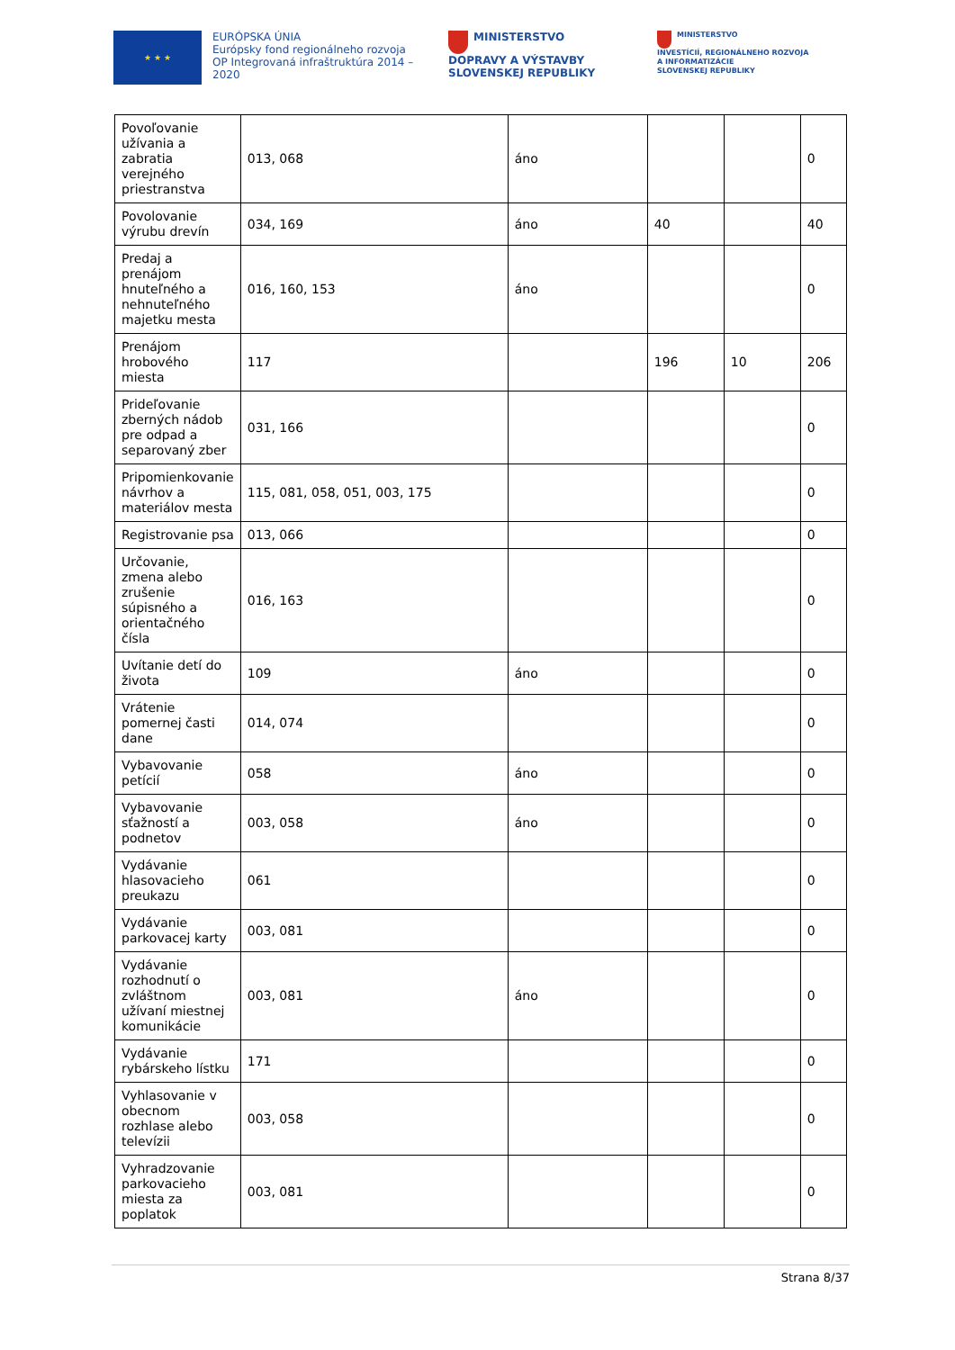★ ★ ★
EURÓPSKA ÚNIA
Európsky fond regionálneho rozvoja
OP Integrovaná infraštruktúra 2014 – 2020
MINISTERSTVO
DOPRAVY A VÝSTAVBY
SLOVENSKEJ REPUBLIKY
MINISTERSTVO
INVESTÍCIÍ, REGIONÁLNEHO ROZVOJA
A INFORMATIZÁCIE
SLOVENSKEJ REPUBLIKY
| Povoľovanie užívania a zabratia verejného priestranstva | 013, 068 | áno | | | 0 |
| Povolovanie výrubu drevín | 034, 169 | áno | 40 | | 40 |
| Predaj a prenájom hnuteľného a nehnuteľného majetku mesta | 016, 160, 153 | áno | | | 0 |
| Prenájom hrobového miesta | 117 | | 196 | 10 | 206 |
| Prideľovanie zberných nádob pre odpad a separovaný zber | 031, 166 | | | | 0 |
| Pripomienkovanie návrhov a materiálov mesta | 115, 081, 058, 051, 003, 175 | | | | 0 |
| Registrovanie psa | 013, 066 | | | | 0 |
| Určovanie, zmena alebo zrušenie súpisného a orientačného čísla | 016, 163 | | | | 0 |
| Uvítanie detí do života | 109 | áno | | | 0 |
| Vrátenie pomernej časti dane | 014, 074 | | | | 0 |
| Vybavovanie petícií | 058 | áno | | | 0 |
| Vybavovanie sťažností a podnetov | 003, 058 | áno | | | 0 |
| Vydávanie hlasovacieho preukazu | 061 | | | | 0 |
| Vydávanie parkovacej karty | 003, 081 | | | | 0 |
| Vydávanie rozhodnutí o zvláštnom užívaní miestnej komunikácie | 003, 081 | áno | | | 0 |
| Vydávanie rybárskeho lístku | 171 | | | | 0 |
| Vyhlasovanie v obecnom rozhlase alebo televízii | 003, 058 | | | | 0 |
| Vyhradzovanie parkovacieho miesta za poplatok | 003, 081 | | | | 0 |
Strana 8/37